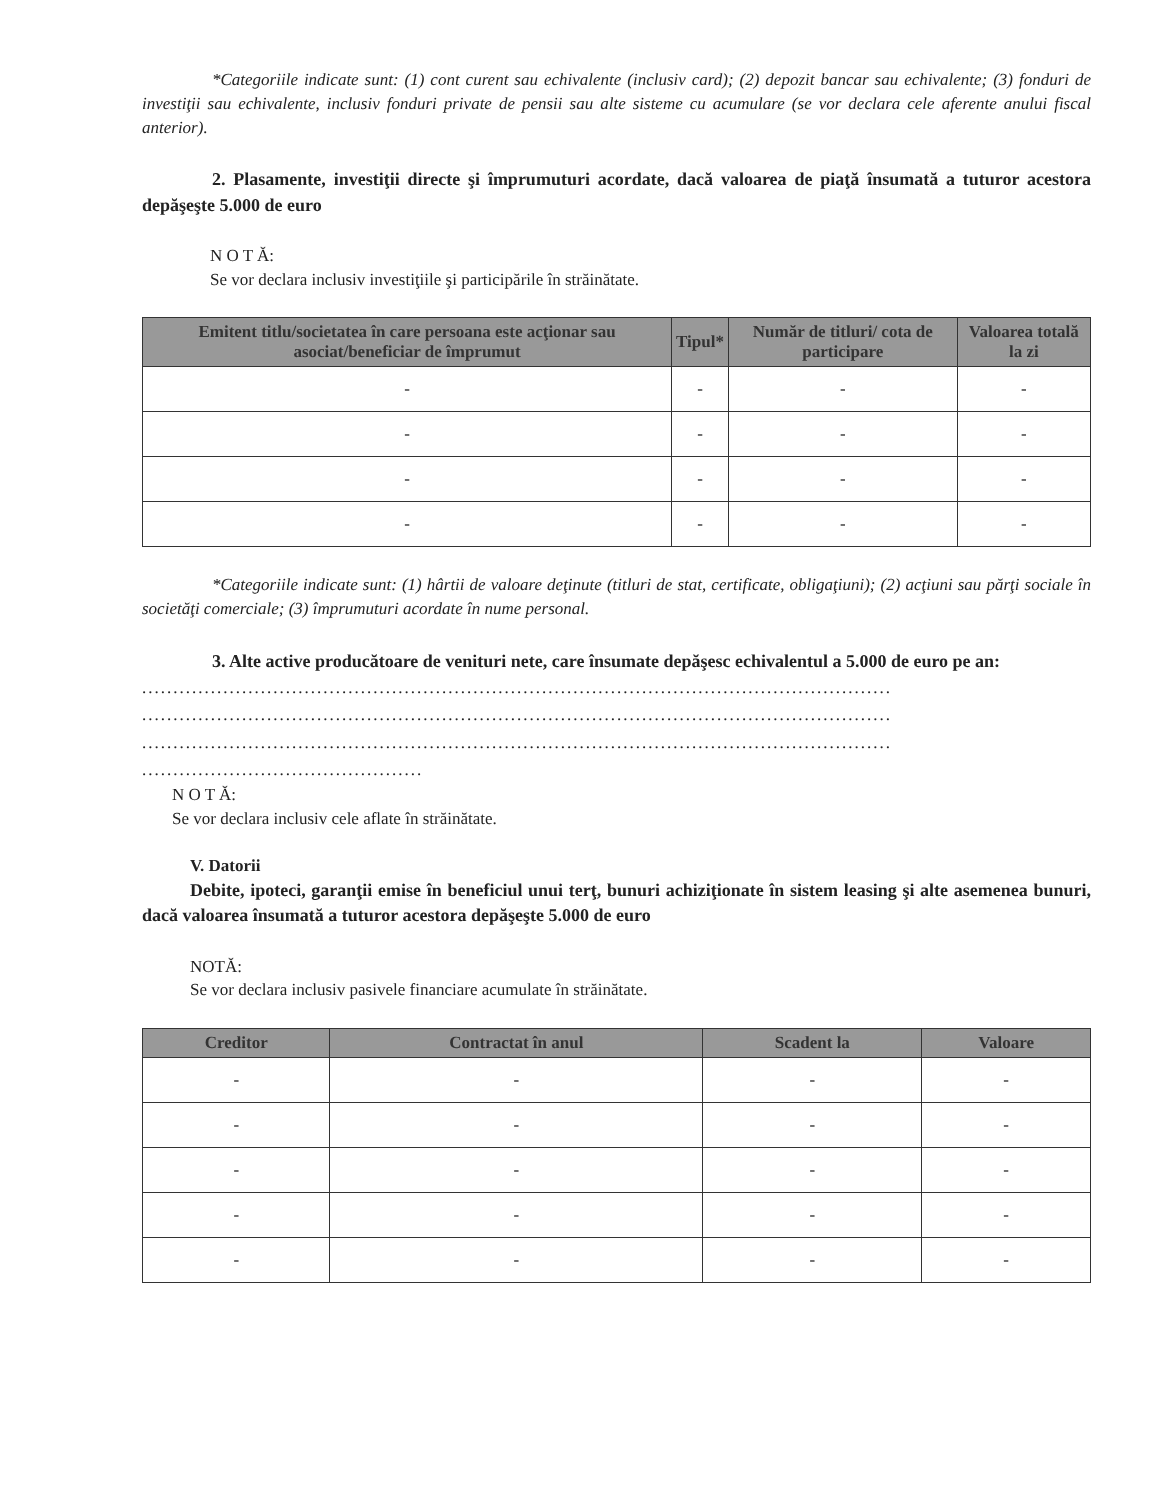*Categoriile indicate sunt: (1) cont curent sau echivalente (inclusiv card); (2) depozit bancar sau echivalente; (3) fonduri de investiţii sau echivalente, inclusiv fonduri private de pensii sau alte sisteme cu acumulare (se vor declara cele aferente anului fiscal anterior).
2. Plasamente, investiţii directe şi împrumuturi acordate, dacă valoarea de piaţă însumată a tuturor acestora depăşeşte 5.000 de euro
N O T Ă:
Se vor declara inclusiv investiţiile şi participările în străinătate.
| Emitent titlu/societatea în care persoana este acţionar sau asociat/beneficiar de împrumut | Tipul* | Număr de titluri/ cota de participare | Valoarea totală la zi |
| --- | --- | --- | --- |
| - | - | - | - |
| - | - | - | - |
| - | - | - | - |
| - | - | - | - |
*Categoriile indicate sunt: (1) hârtii de valoare deţinute (titluri de stat, certificate, obligaţiuni); (2) acţiuni sau părţi sociale în societăţi comerciale; (3) împrumuturi acordate în nume personal.
3. Alte active producătoare de venituri nete, care însumate depăşesc echivalentul a 5.000 de euro pe an:
........................................................................................................................
........................................................................................................................
........................................................................................................................
.............................................
N O T Ă:
Se vor declara inclusiv cele aflate în străinătate.
V. Datorii
Debite, ipoteci, garanţii emise în beneficiul unui terţ, bunuri achiziţionate în sistem leasing şi alte asemenea bunuri, dacă valoarea însumată a tuturor acestora depăşeşte 5.000 de euro
NOTĂ:
Se vor declara inclusiv pasivele financiare acumulate în străinătate.
| Creditor | Contractat în anul | Scadent la | Valoare |
| --- | --- | --- | --- |
| - | - | - | - |
| - | - | - | - |
| - | - | - | - |
| - | - | - | - |
| - | - | - | - |